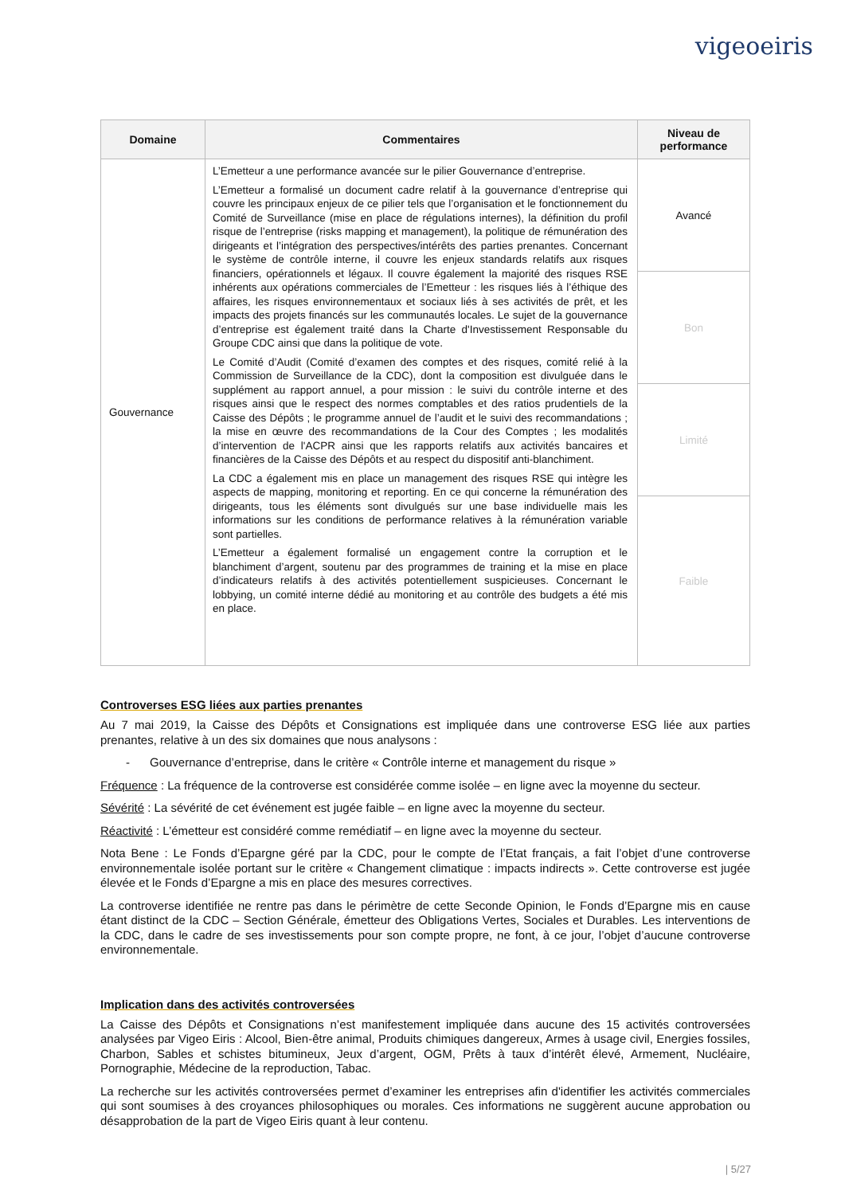vigeoeiris
| Domaine | Commentaires | Niveau de performance |
| --- | --- | --- |
| Gouvernance | L’Emetteur a une performance avancée sur le pilier Gouvernance d’entreprise. L’Emetteur a formalisé un document cadre relatif à la gouvernance d’entreprise qui couvre les principaux enjeux de ce pilier tels que l’organisation et le fonctionnement du Comité de Surveillance (mise en place de régulations internes), la définition du profil risque de l’entreprise (risks mapping et management), la politique de rémunération des dirigeants et l’intégration des perspectives/intérêts des parties prenantes. Concernant le système de contrôle interne, il couvre les enjeux standards relatifs aux risques financiers, opérationnels et légaux. Il couvre également la majorité des risques RSE inhérents aux opérations commerciales de l’Emetteur : les risques liés à l’éthique des affaires, les risques environnementaux et sociaux liés à ses activités de prêt, et les impacts des projets financés sur les communautés locales. Le sujet de la gouvernance d’entreprise est également traité dans la Charte d'Investissement Responsable du Groupe CDC ainsi que dans la politique de vote. Le Comité d’Audit (Comité d’examen des comptes et des risques, comité relié à la Commission de Surveillance de la CDC), dont la composition est divulguée dans le supplément au rapport annuel, a pour mission : le suivi du contrôle interne et des risques ainsi que le respect des normes comptables et des ratios prudentiels de la Caisse des Dépôts ; le programme annuel de l’audit et le suivi des recommandations ; la mise en œuvre des recommandations de la Cour des Comptes ; les modalités d’intervention de l'ACPR ainsi que les rapports relatifs aux activités bancaires et financières de la Caisse des Dépôts et au respect du dispositif anti-blanchiment. La CDC a également mis en place un management des risques RSE qui intègre les aspects de mapping, monitoring et reporting. En ce qui concerne la rémunération des dirigeants, tous les éléments sont divulgués sur une base individuelle mais les informations sur les conditions de performance relatives à la rémunération variable sont partielles. L’Emetteur a également formalisé un engagement contre la corruption et le blanchiment d’argent, soutenu par des programmes de training et la mise en place d’indicateurs relatifs à des activités potentiellement suspicieuses. Concernant le lobbying, un comité interne dédié au monitoring et au contrôle des budgets a été mis en place. | Avancé |
| | | Bon |
| | | Limité |
| | | Faible |
Controverses ESG liées aux parties prenantes
Au 7 mai 2019, la Caisse des Dépôts et Consignations est impliquée dans une controverse ESG liée aux parties prenantes, relative à un des six domaines que nous analysons :
- Gouvernance d’entreprise, dans le critère « Contrôle interne et management du risque »
Fréquence : La fréquence de la controverse est considérée comme isolée – en ligne avec la moyenne du secteur.
Sévérité : La sévérité de cet événement est jugée faible – en ligne avec la moyenne du secteur.
Réactivité : L’émetteur est considéré comme remédiatif – en ligne avec la moyenne du secteur.
Nota Bene : Le Fonds d’Epargne géré par la CDC, pour le compte de l’Etat français, a fait l’objet d’une controverse environnementale isolée portant sur le critère « Changement climatique : impacts indirects ». Cette controverse est jugée élevée et le Fonds d’Epargne a mis en place des mesures correctives.
La controverse identifiée ne rentre pas dans le périmètre de cette Seconde Opinion, le Fonds d’Epargne mis en cause étant distinct de la CDC – Section Générale, émetteur des Obligations Vertes, Sociales et Durables. Les interventions de la CDC, dans le cadre de ses investissements pour son compte propre, ne font, à ce jour, l’objet d’aucune controverse environnementale.
Implication dans des activités controversées
La Caisse des Dépôts et Consignations n’est manifestement impliquée dans aucune des 15 activités controversées analysées par Vigeo Eiris : Alcool, Bien-être animal, Produits chimiques dangereux, Armes à usage civil, Energies fossiles, Charbon, Sables et schistes bitumineux, Jeux d’argent, OGM, Prêts à taux d’intérêt élevé, Armement, Nucléaire, Pornographie, Médecine de la reproduction, Tabac.
La recherche sur les activités controversées permet d’examiner les entreprises afin d'identifier les activités commerciales qui sont soumises à des croyances philosophiques ou morales. Ces informations ne suggèrent aucune approbation ou désapprobation de la part de Vigeo Eiris quant à leur contenu.
| 5/27